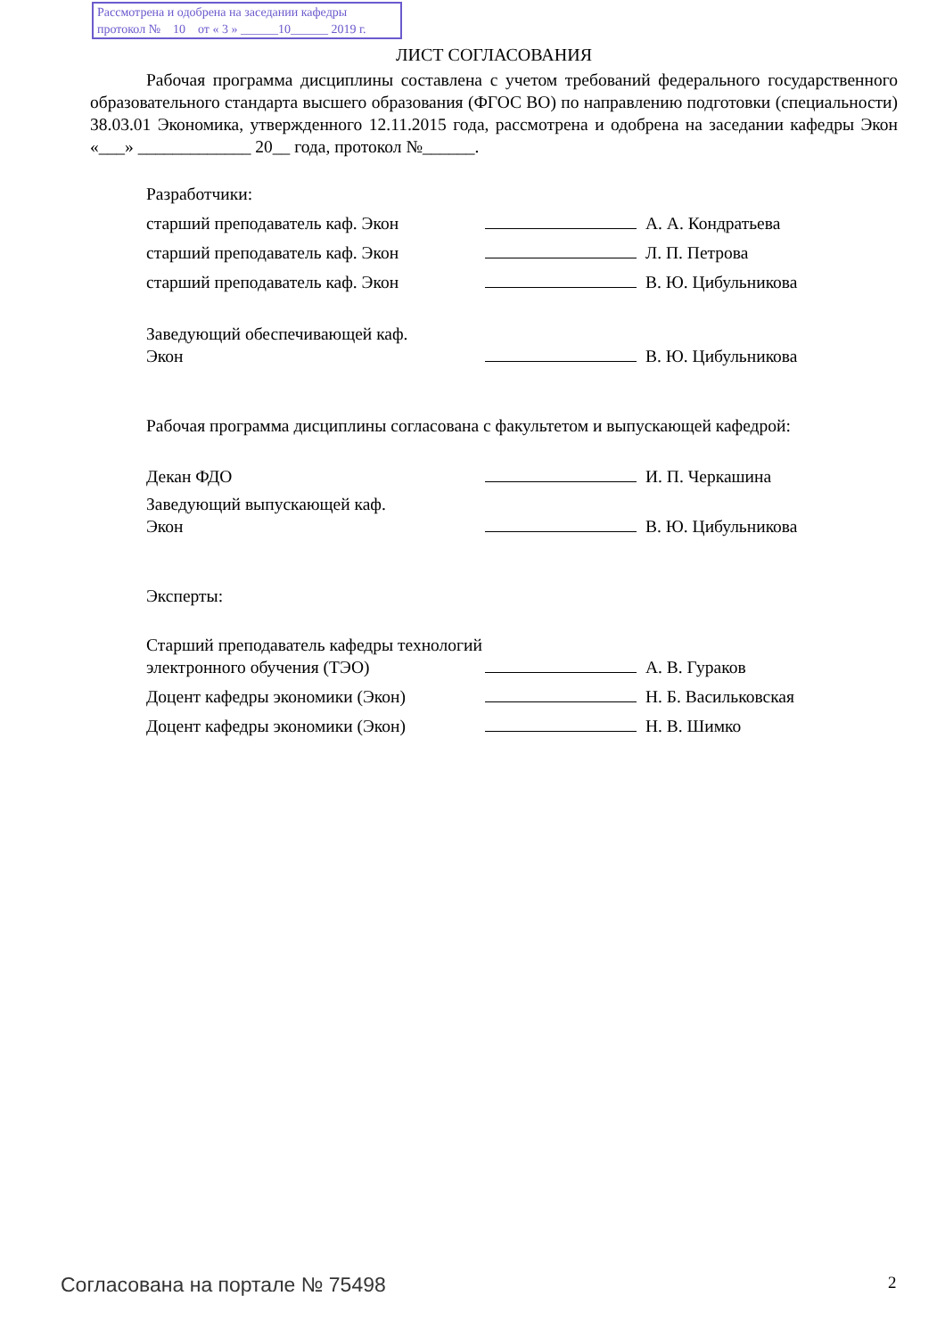Рассмотрена и одобрена на заседании кафедры
протокол № 10 от « 3 » ______10______ 2019 г.
ЛИСТ СОГЛАСОВАНИЯ
Рабочая программа дисциплины составлена с учетом требований федерального государственного образовательного стандарта высшего образования (ФГОС ВО) по направлению подготовки (специальности) 38.03.01 Экономика, утвержденного 12.11.2015 года, рассмотрена и одобрена на заседании кафедры Экон «___» _____________ 20__ года, протокол №______.
Разработчики:
| старший преподаватель каф. Экон | | А. А. Кондратьева |
| старший преподаватель каф. Экон | | Л. П. Петрова |
| старший преподаватель каф. Экон | | В. Ю. Цибульникова |
| Заведующий обеспечивающей каф. Экон | | В. Ю. Цибульникова |
Рабочая программа дисциплины согласована с факультетом и выпускающей кафедрой:
| Декан ФДО | | И. П. Черкашина |
| Заведующий выпускающей каф. Экон | | В. Ю. Цибульникова |
Эксперты:
| Старший преподаватель кафедры технологий электронного обучения (ТЭО) | | А. В. Гураков |
| Доцент кафедры экономики (Экон) | | Н. Б. Васильковская |
| Доцент кафедры экономики (Экон) | | Н. В. Шимко |
Согласована на портале № 75498 2